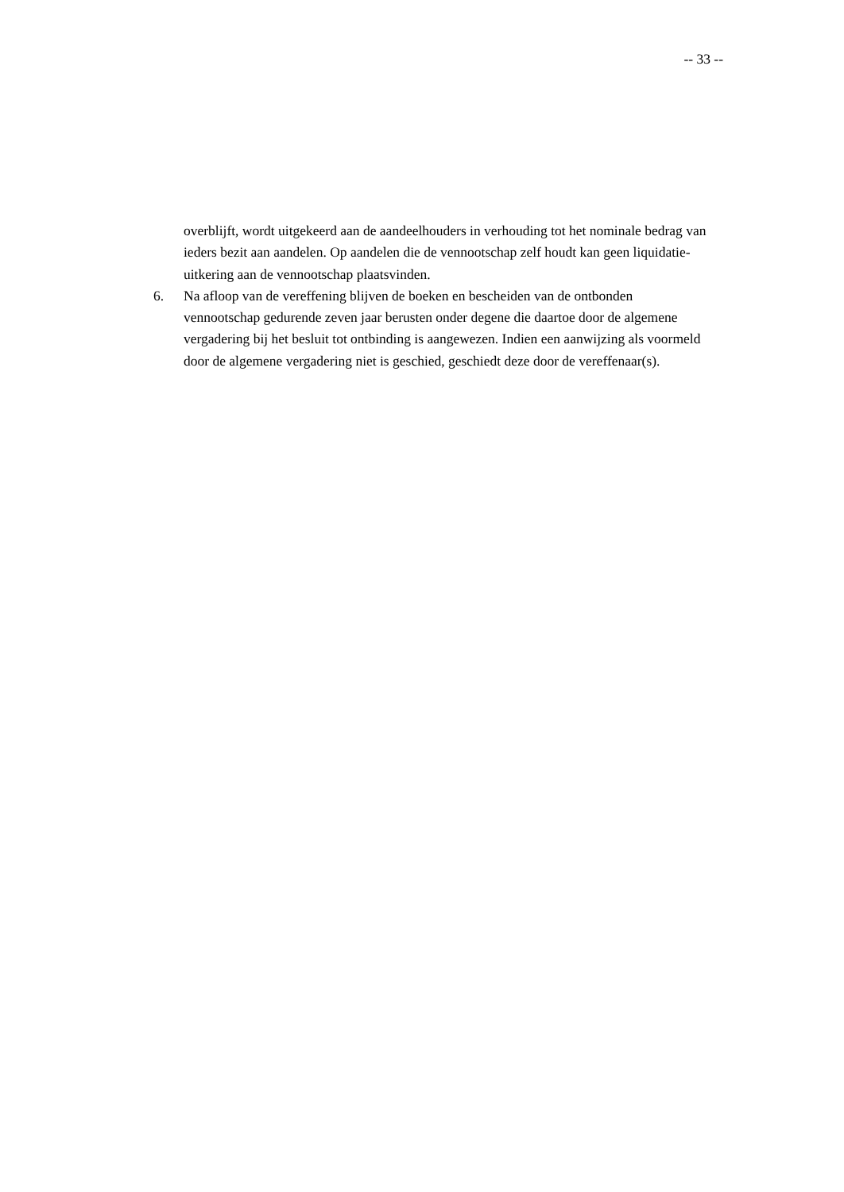-- 33 --
overblijft, wordt uitgekeerd aan de aandeelhouders in verhouding tot het nominale bedrag van ieders bezit aan aandelen. Op aandelen die de vennootschap zelf houdt kan geen liquidatie-uitkering aan de vennootschap plaatsvinden.
6. Na afloop van de vereffening blijven de boeken en bescheiden van de ontbonden vennootschap gedurende zeven jaar berusten onder degene die daartoe door de algemene vergadering bij het besluit tot ontbinding is aangewezen. Indien een aanwijzing als voormeld door de algemene vergadering niet is geschied, geschiedt deze door de vereffenaar(s).